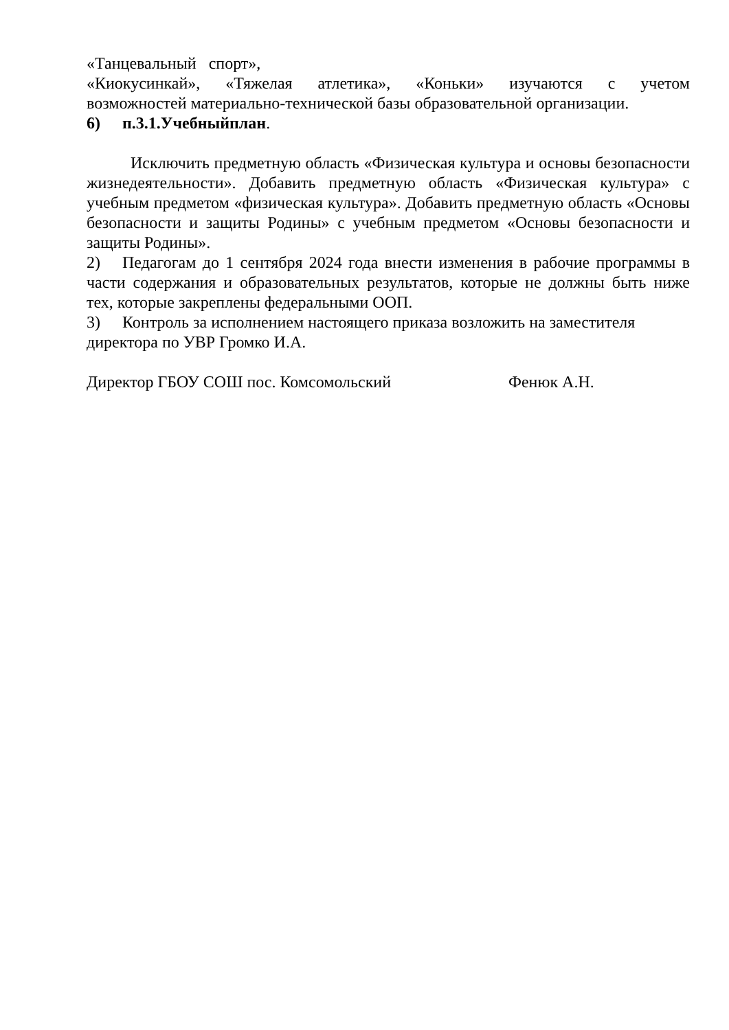«Танцевальный спорт»,
«Киокусинкай», «Тяжелая атлетика», «Коньки» изучаются с учетом
возможностей материально-технической базы образовательной организации.
6) п.3.1.Учебныйплан.
Исключить предметную область «Физическая культура и основы безопасности жизнедеятельности». Добавить предметную область «Физическая культура» с учебным предметом «физическая культура». Добавить предметную область «Основы безопасности и защиты Родины» с учебным предметом «Основы безопасности и защиты Родины».
2) Педагогам до 1 сентября 2024 года внести изменения в рабочие программы в части содержания и образовательных результатов, которые не должны быть ниже тех, которые закреплены федеральными ООП.
3) Контроль за исполнением настоящего приказа возложить на заместителя директора по УВР Громко И.А.
Директор ГБОУ СОШ пос. Комсомольский Фенюк А.Н.